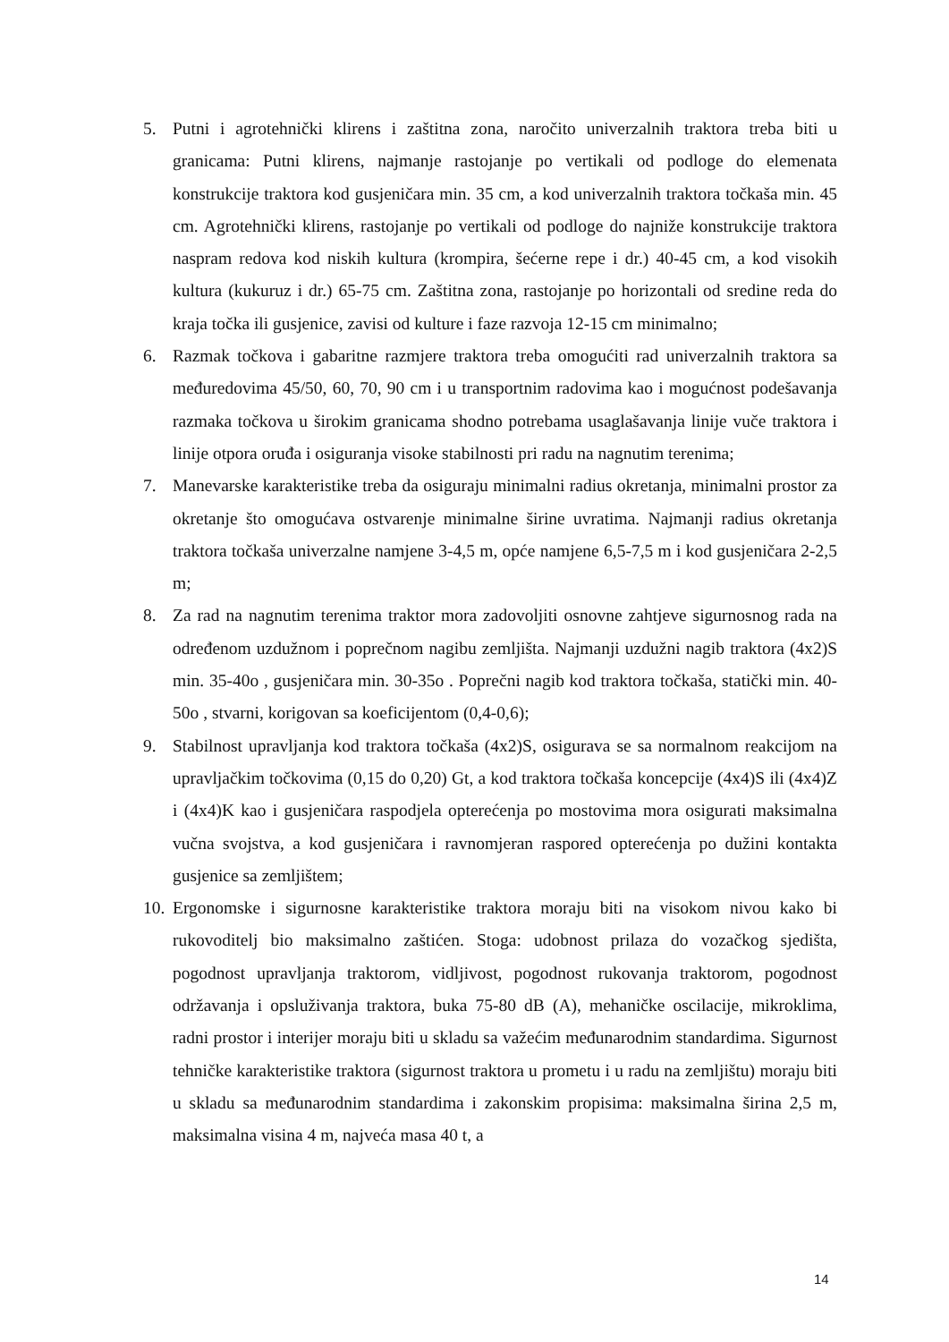5. Putni i agrotehnički klirens i zaštitna zona, naročito univerzalnih traktora treba biti u granicama: Putni klirens, najmanje rastojanje po vertikali od podloge do elemenata konstrukcije traktora kod gusjeničara min. 35 cm, a kod univerzalnih traktora točkaša min. 45 cm. Agrotehnički klirens, rastojanje po vertikali od podloge do najniže konstrukcije traktora naspram redova kod niskih kultura (krompira, šećerne repe i dr.) 40-45 cm, a kod visokih kultura (kukuruz i dr.) 65-75 cm. Zaštitna zona, rastojanje po horizontali od sredine reda do kraja točka ili gusjenice, zavisi od kulture i faze razvoja 12-15 cm minimalno;
6. Razmak točkova i gabaritne razmjere traktora treba omogućiti rad univerzalnih traktora sa međuredovima 45/50, 60, 70, 90 cm i u transportnim radovima kao i mogućnost podešavanja razmaka točkova u širokim granicama shodno potrebama usaglašavanja linije vuče traktora i linije otpora oruđa i osiguranja visoke stabilnosti pri radu na nagnutim terenima;
7. Manevarske karakteristike treba da osiguraju minimalni radius okretanja, minimalni prostor za okretanje što omogućava ostvarenje minimalne širine uvratima. Najmanji radius okretanja traktora točkaša univerzalne namjene 3-4,5 m, opće namjene 6,5-7,5 m i kod gusjeničara 2-2,5 m;
8. Za rad na nagnutim terenima traktor mora zadovoljiti osnovne zahtjeve sigurnosnog rada na određenom uzdužnom i poprečnom nagibu zemljišta. Najmanji uzdužni nagib traktora (4x2)S min. 35-40o , gusjeničara min. 30-35o . Poprečni nagib kod traktora točkaša, statički min. 40-50o , stvarni, korigovan sa koeficijentom (0,4-0,6);
9. Stabilnost upravljanja kod traktora točkaša (4x2)S, osigurava se sa normalnom reakcijom na upravljačkim točkovima (0,15 do 0,20) Gt, a kod traktora točkaša koncepcije (4x4)S ili (4x4)Z i (4x4)K kao i gusjeničara raspodjela opterećenja po mostovima mora osigurati maksimalna vučna svojstva, a kod gusjeničara i ravnomjeran raspored opterećenja po dužini kontakta gusjenice sa zemljištem;
10. Ergonomske i sigurnosne karakteristike traktora moraju biti na visokom nivou kako bi rukovoditelj bio maksimalno zaštićen. Stoga: udobnost prilaza do vozačkog sjedišta, pogodnost upravljanja traktorom, vidljivost, pogodnost rukovanja traktorom, pogodnost održavanja i opsluživanja traktora, buka 75-80 dB (A), mehaničke oscilacije, mikroklima, radni prostor i interijer moraju biti u skladu sa važećim međunarodnim standardima. Sigurnost tehničke karakteristike traktora (sigurnost traktora u prometu i u radu na zemljištu) moraju biti u skladu sa međunarodnim standardima i zakonskim propisima: maksimalna širina 2,5 m, maksimalna visina 4 m, najveća masa 40 t, a
14